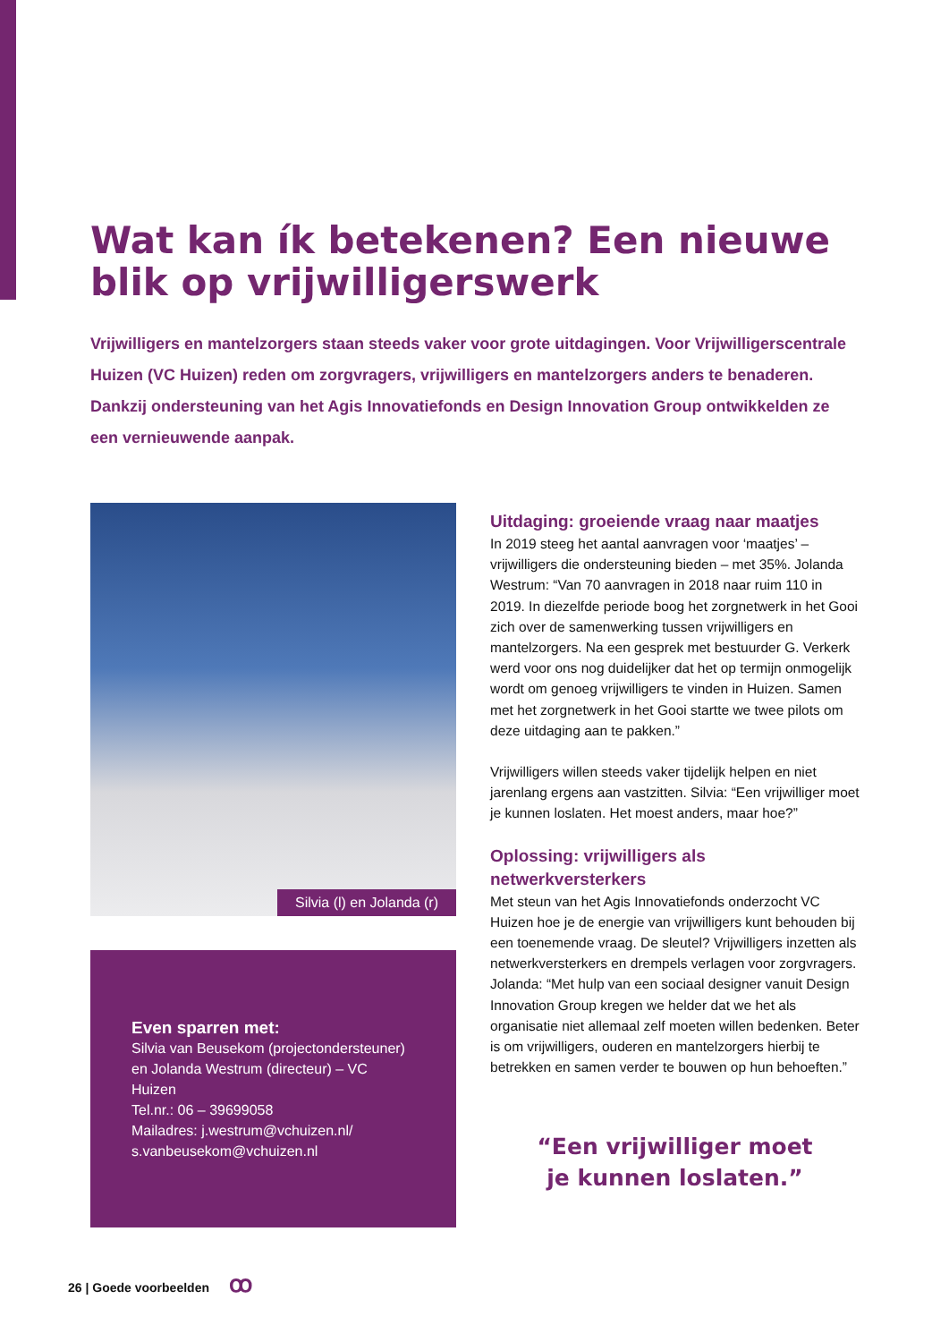Wat kan ík betekenen? Een nieuwe blik op vrijwilligerswerk
Vrijwilligers en mantelzorgers staan steeds vaker voor grote uitdagingen. Voor Vrijwilligerscentrale Huizen (VC Huizen) reden om zorgvragers, vrijwilligers en mantelzorgers anders te benaderen. Dankzij ondersteuning van het Agis Innovatiefonds en Design Innovation Group ontwikkelden ze een vernieuwende aanpak.
Silvia (l) en Jolanda (r)
Even sparren met:
Silvia van Beusekom (projectondersteuner) en Jolanda Westrum (directeur) – VC Huizen
Tel.nr.: 06 – 39699058
Mailadres: j.westrum@vchuizen.nl/ s.vanbeusekom@vchuizen.nl
Uitdaging: groeiende vraag naar maatjes
In 2019 steeg het aantal aanvragen voor ‘maatjes’ – vrijwilligers die ondersteuning bieden – met 35%. Jolanda Westrum: “Van 70 aanvragen in 2018 naar ruim 110 in 2019. In diezelfde periode boog het zorgnetwerk in het Gooi zich over de samenwerking tussen vrijwilligers en mantelzorgers. Na een gesprek met bestuurder G. Verkerk werd voor ons nog duidelijker dat het op termijn onmogelijk wordt om genoeg vrijwilligers te vinden in Huizen. Samen met het zorgnetwerk in het Gooi startte we twee pilots om deze uitdaging aan te pakken.”
Vrijwilligers willen steeds vaker tijdelijk helpen en niet jarenlang ergens aan vastzitten. Silvia: “Een vrijwilliger moet je kunnen loslaten. Het moest anders, maar hoe?”
Oplossing: vrijwilligers als netwerkversterkers
Met steun van het Agis Innovatiefonds onderzocht VC Huizen hoe je de energie van vrijwilligers kunt behouden bij een toenemende vraag. De sleutel? Vrijwilligers inzetten als netwerkversterkers en drempels verlagen voor zorgvragers. Jolanda: “Met hulp van een sociaal designer vanuit Design Innovation Group kregen we helder dat we het als organisatie niet allemaal zelf moeten willen bedenken. Beter is om vrijwilligers, ouderen en mantelzorgers hierbij te betrekken en samen verder te bouwen op hun behoeften.”
“Een vrijwilliger moet
je kunnen loslaten.”
26 | Goede voorbeelden ꝏ